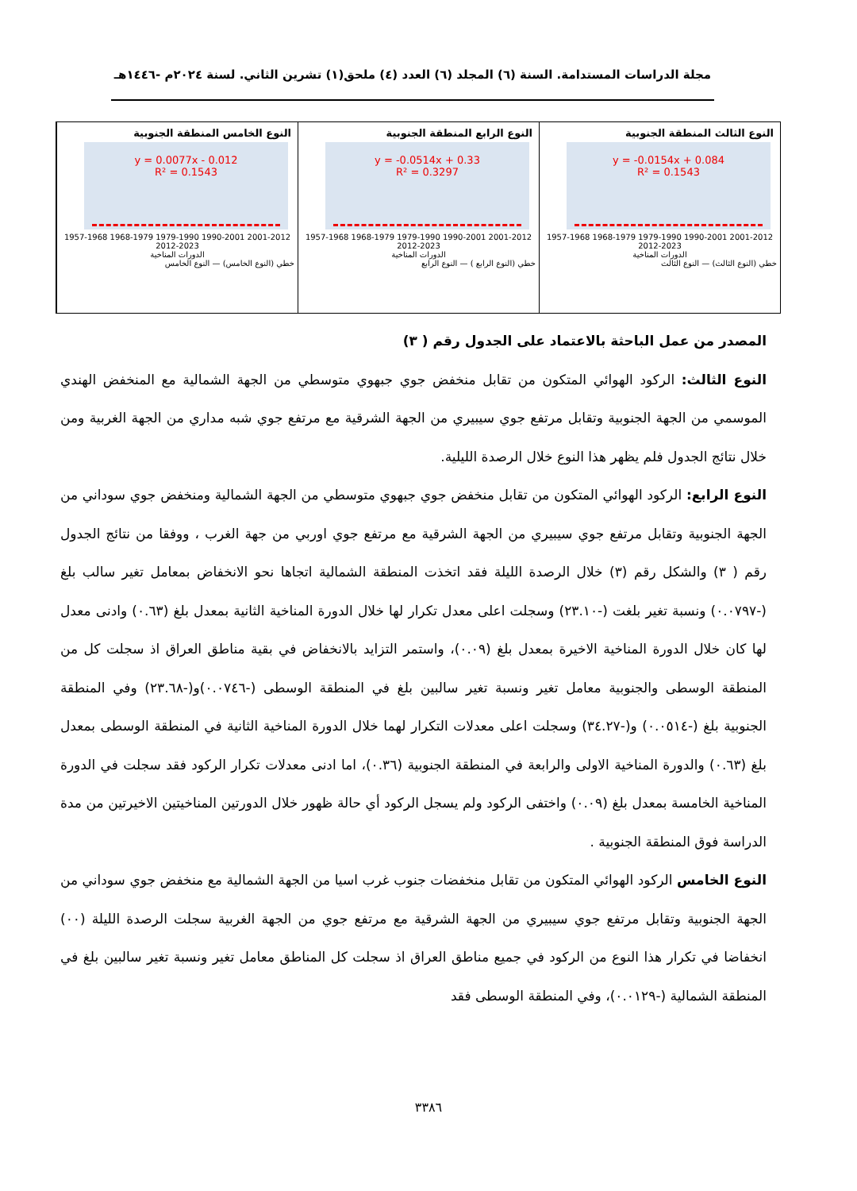مجلة الدراسات المستدامة. السنة (٦) المجلد (٦) العدد (٤) ملحق(١) تشرين الثاني. لسنة ٢٠٢٤م -١٤٤٦هـ
النوع الثالث المنطقة الجنوبية
y = -0.0154x + 0.084
R² = 0.1543
1957-1968 1968-1979 1979-1990 1990-2001 2001-2012 2012-2023
الدورات المناخية
خطي (النوع الثالث) — النوع الثالث
النوع الرابع المنطقة الجنوبية
y = -0.0514x + 0.33
R² = 0.3297
1957-1968 1968-1979 1979-1990 1990-2001 2001-2012 2012-2023
الدورات المناخية
خطي (النوع الرابع ) — النوع الرابع
النوع الخامس المنطقة الجنوبية
y = 0.0077x - 0.012
R² = 0.1543
1957-1968 1968-1979 1979-1990 1990-2001 2001-2012 2012-2023
الدورات المناخية
خطي (النوع الخامس) — النوع الخامس
المصدر من عمل الباحثة بالاعتماد على الجدول رقم ( ٣)
النوع الثالث: الركود الهوائي المتكون من تقابل منخفض جوي جبهوي متوسطي من الجهة الشمالية مع المنخفض الهندي الموسمي من الجهة الجنوبية وتقابل مرتفع جوي سيبيري من الجهة الشرقية مع مرتفع جوي شبه مداري من الجهة الغربية ومن خلال نتائج الجدول فلم يظهر هذا النوع خلال الرصدة الليلية.
النوع الرابع: الركود الهوائي المتكون من تقابل منخفض جوي جبهوي متوسطي من الجهة الشمالية ومنخفض جوي سوداني من الجهة الجنوبية وتقابل مرتفع جوي سيبيري من الجهة الشرقية مع مرتفع جوي اوربي من جهة الغرب ، ووفقا من نتائج الجدول رقم ( ٣) والشكل رقم (٣) خلال الرصدة الليلة فقد اتخذت المنطقة الشمالية اتجاها نحو الانخفاض بمعامل تغير سالب بلغ (-٠.٠٧٩٧) ونسبة تغير بلغت (-٢٣.١٠) وسجلت اعلى معدل تكرار لها خلال الدورة المناخية الثانية بمعدل بلغ (٠.٦٣) وادنى معدل لها كان خلال الدورة المناخية الاخيرة بمعدل بلغ (٠.٠٩)، واستمر التزايد بالانخفاض في بقية مناطق العراق اذ سجلت كل من المنطقة الوسطى والجنوبية معامل تغير ونسبة تغير سالبين بلغ في المنطقة الوسطى (-٠.٠٧٤٦)و(-٢٣.٦٨) وفي المنطقة الجنوبية بلغ (-٠.٠٥١٤) و(-٣٤.٢٧) وسجلت اعلى معدلات التكرار لهما خلال الدورة المناخية الثانية في المنطقة الوسطى بمعدل بلغ (٠.٦٣) والدورة المناخية الاولى والرابعة في المنطقة الجنوبية (٠.٣٦)، اما ادنى معدلات تكرار الركود فقد سجلت في الدورة المناخية الخامسة بمعدل بلغ (٠.٠٩) واختفى الركود ولم يسجل الركود أي حالة ظهور خلال الدورتين المناخيتين الاخيرتين من مدة الدراسة فوق المنطقة الجنوبية .
النوع الخامس الركود الهوائي المتكون من تقابل منخفضات جنوب غرب اسيا من الجهة الشمالية مع منخفض جوي سوداني من الجهة الجنوبية وتقابل مرتفع جوي سيبيري من الجهة الشرقية مع مرتفع جوي من الجهة الغربية سجلت الرصدة الليلة (٠٠) انخفاضا في تكرار هذا النوع من الركود في جميع مناطق العراق اذ سجلت كل المناطق معامل تغير ونسبة تغير سالبين بلغ في المنطقة الشمالية (-٠.٠١٢٩)، وفي المنطقة الوسطى فقد
٣٣٨٦